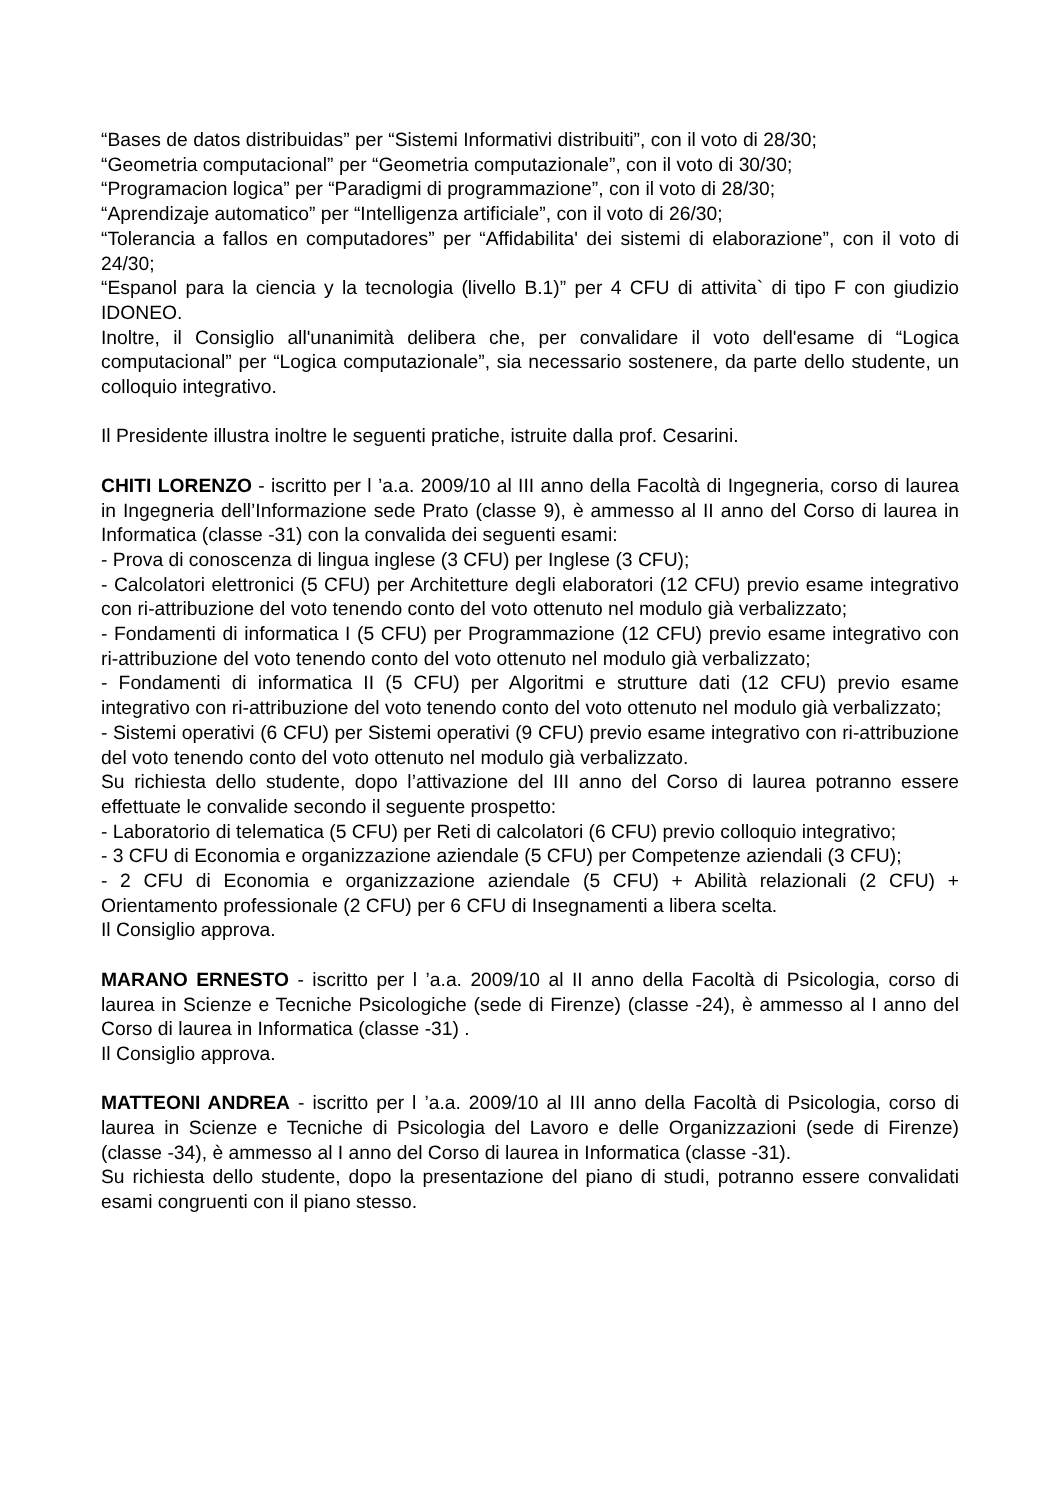“Bases de datos distribuidas” per “Sistemi Informativi distribuiti”, con il voto di 28/30;
“Geometria computacional” per “Geometria computazionale”, con il voto di 30/30;
“Programacion logica” per “Paradigmi di programmazione”, con il voto di 28/30;
“Aprendizaje automatico” per “Intelligenza artificiale”, con il voto di 26/30;
“Tolerancia a fallos en computadores” per “Affidabilita' dei sistemi di elaborazione”, con il voto di 24/30;
“Espanol para la ciencia y la tecnologia (livello B.1)” per 4 CFU di attivita` di tipo F con giudizio IDONEO.
Inoltre, il Consiglio all'unanimità delibera che, per convalidare il voto dell'esame di “Logica computacional” per “Logica computazionale”, sia necessario sostenere, da parte dello studente, un colloquio integrativo.
Il Presidente illustra inoltre le seguenti pratiche, istruite dalla prof. Cesarini.
CHITI LORENZO - iscritto per l ’a.a. 2009/10 al III anno della Facoltà di Ingegneria, corso di laurea in Ingegneria dell’Informazione sede Prato (classe 9), è ammesso al II anno del Corso di laurea in Informatica (classe -31) con la convalida dei seguenti esami:
- Prova di conoscenza di lingua inglese (3 CFU) per Inglese (3 CFU);
- Calcolatori elettronici (5 CFU) per Architetture degli elaboratori (12 CFU) previo esame integrativo con ri-attribuzione del voto tenendo conto del voto ottenuto nel modulo già verbalizzato;
- Fondamenti di informatica I (5 CFU) per Programmazione (12 CFU) previo esame integrativo con ri-attribuzione del voto tenendo conto del voto ottenuto nel modulo già verbalizzato;
- Fondamenti di informatica II (5 CFU) per Algoritmi e strutture dati (12 CFU) previo esame integrativo con ri-attribuzione del voto tenendo conto del voto ottenuto nel modulo già verbalizzato;
- Sistemi operativi (6 CFU) per Sistemi operativi (9 CFU) previo esame integrativo con ri-attribuzione del voto tenendo conto del voto ottenuto nel modulo già verbalizzato.
Su richiesta dello studente, dopo l’attivazione del III anno del Corso di laurea potranno essere effettuate le convalide secondo il seguente prospetto:
- Laboratorio di telematica (5 CFU) per Reti di calcolatori (6 CFU) previo colloquio integrativo;
- 3 CFU di Economia e organizzazione aziendale (5 CFU) per Competenze aziendali (3 CFU);
- 2 CFU di Economia e organizzazione aziendale (5 CFU) + Abilità relazionali (2 CFU) + Orientamento professionale (2 CFU) per 6 CFU di Insegnamenti a libera scelta.
Il Consiglio approva.
MARANO ERNESTO - iscritto per l ’a.a. 2009/10 al II anno della Facoltà di Psicologia, corso di laurea in Scienze e Tecniche Psicologiche (sede di Firenze) (classe -24), è ammesso al I anno del Corso di laurea in Informatica (classe -31) .
Il Consiglio approva.
MATTEONI ANDREA - iscritto per l ’a.a. 2009/10 al III anno della Facoltà di Psicologia, corso di laurea in Scienze e Tecniche di Psicologia del Lavoro e delle Organizzazioni (sede di Firenze) (classe -34), è ammesso al I anno del Corso di laurea in Informatica (classe -31).
Su richiesta dello studente, dopo la presentazione del piano di studi, potranno essere convalidati esami congruenti con il piano stesso.